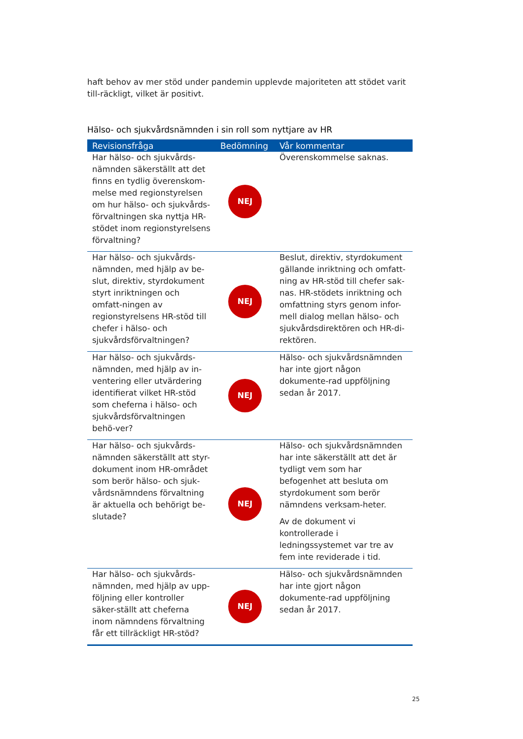haft behov av mer stöd under pandemin upplevde majoriteten att stödet varit till-räckligt, vilket är positivt.
Hälso- och sjukvårdsnämnden i sin roll som nyttjare av HR
| Revisionsfråga | Bedömning | Vår kommentar |
| --- | --- | --- |
| Har hälso- och sjukvårds-nämnden säkerställt att det finns en tydlig överenskom-melse med regionstyrelsen om hur hälso- och sjukvårds-förvaltningen ska nyttja HR-stödet inom regionstyrelsens förvaltning? | NEJ | Överenskommelse saknas. |
| Har hälso- och sjukvårds-nämnden, med hjälp av be-slut, direktiv, styrdokument styrt inriktningen och omfatt-ningen av regionstyrelsens HR-stöd till chefer i hälso- och sjukvårdsförvaltningen? | NEJ | Beslut, direktiv, styrdokument gällande inriktning och omfatt-ning av HR-stöd till chefer sak-nas. HR-stödets inriktning och omfattning styrs genom infor-mell dialog mellan hälso- och sjukvårdsdirektören och HR-di-rektören. |
| Har hälso- och sjukvårds-nämnden, med hjälp av in-ventering eller utvärdering identifierat vilket HR-stöd som cheferna i hälso- och sjukvårdsförvaltningen behö-ver? | NEJ | Hälso- och sjukvårdsnämnden har inte gjort någon dokumente-rad uppföljning sedan år 2017. |
| Har hälso- och sjukvårds-nämnden säkerställt att styr-dokument inom HR-området som berör hälso- och sjuk-vårdsnämndens förvaltning är aktuella och behörigt be-slutade? | NEJ | Hälso- och sjukvårdsnämnden har inte säkerställt att det är tydligt vem som har befogenhet att besluta om styrdokument som berör nämndens verksam-heter. Av de dokument vi kontrollerade i ledningssystemet var tre av fem inte reviderade i tid. |
| Har hälso- och sjukvårds-nämnden, med hjälp av upp-följning eller kontroller säker-ställt att cheferna inom nämndens förvaltning får ett tillräckligt HR-stöd? | NEJ | Hälso- och sjukvårdsnämnden har inte gjort någon dokumente-rad uppföljning sedan år 2017. |
25